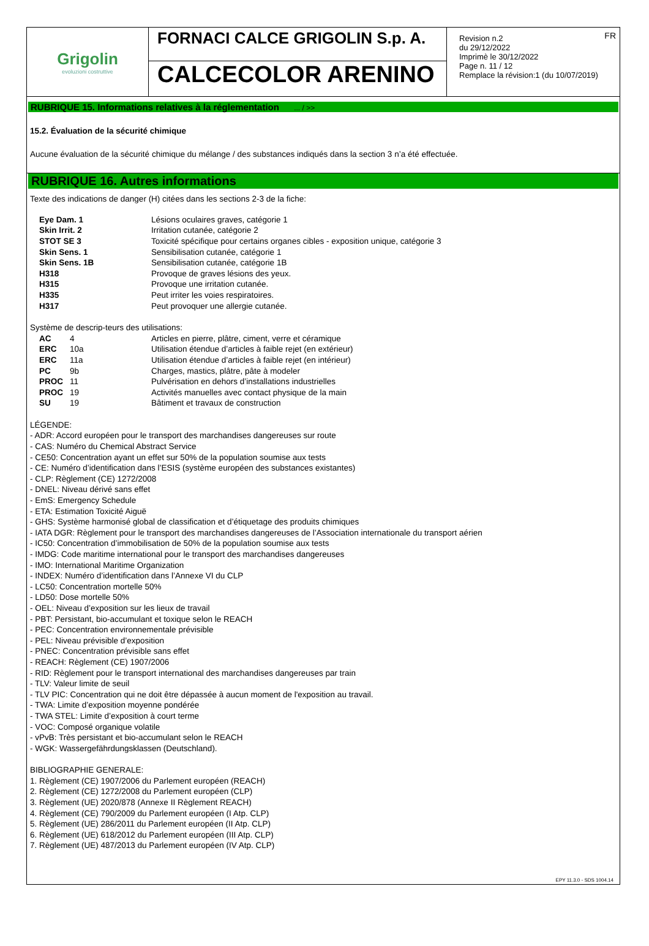Grigolin
evoluzioni costruttive
FORNACI CALCE GRIGOLIN S.p. A.
CALCECOLOR ARENINO
FR Revision n.2
du 29/12/2022
Imprimè le 30/12/2022
Page n. 11 / 12
Remplace la révision:1 (du 10/07/2019)
RUBRIQUE 15. Informations relatives à la réglementation ... / >>
15.2. Évaluation de la sécurité chimique
Aucune évaluation de la sécurité chimique du mélange / des substances indiqués dans la section 3 n’a été effectuée.
RUBRIQUE 16. Autres informations
Texte des indications de danger (H) citées dans les sections 2-3 de la fiche:
| Eye Dam. 1 | Lésions oculaires graves, catégorie 1 |
| Skin Irrit. 2 | Irritation cutanée, catégorie 2 |
| STOT SE 3 | Toxicité spécifique pour certains organes cibles - exposition unique, catégorie 3 |
| Skin Sens. 1 | Sensibilisation cutanée, catégorie 1 |
| Skin Sens. 1B | Sensibilisation cutanée, catégorie 1B |
| H318 | Provoque de graves lésions des yeux. |
| H315 | Provoque une irritation cutanée. |
| H335 | Peut irriter les voies respiratoires. |
| H317 | Peut provoquer une allergie cutanée. |
Système de descrip-teurs des utilisations:
| AC | 4 | Articles en pierre, plâtre, ciment, verre et céramique |
| ERC | 10a | Utilisation étendue d’articles à faible rejet (en extérieur) |
| ERC | 11a | Utilisation étendue d’articles à faible rejet (en intérieur) |
| PC | 9b | Charges, mastics, plâtre, pâte à modeler |
| PROC | 11 | Pulvérisation en dehors d’installations industrielles |
| PROC | 19 | Activités manuelles avec contact physique de la main |
| SU | 19 | Bâtiment et travaux de construction |
LÉGENDE:
- ADR: Accord européen pour le transport des marchandises dangereuses sur route
- CAS: Numéro du Chemical Abstract Service
- CE50: Concentration ayant un effet sur 50% de la population soumise aux tests
- CE: Numéro d’identification dans l’ESIS (système européen des substances existantes)
- CLP: Règlement (CE) 1272/2008
- DNEL: Niveau dérivé sans effet
- EmS: Emergency Schedule
- ETA: Estimation Toxicité Aiguë
- GHS: Système harmonisé global de classification et d’étiquetage des produits chimiques
- IATA DGR: Règlement pour le transport des marchandises dangereuses de l’Association internationale du transport aérien
- IC50: Concentration d’immobilisation de 50% de la population soumise aux tests
- IMDG: Code maritime international pour le transport des marchandises dangereuses
- IMO: International Maritime Organization
- INDEX: Numéro d’identification dans l’Annexe VI du CLP
- LC50: Concentration mortelle 50%
- LD50: Dose mortelle 50%
- OEL: Niveau d’exposition sur les lieux de travail
- PBT: Persistant, bio-accumulant et toxique selon le REACH
- PEC: Concentration environnementale prévisible
- PEL: Niveau prévisible d’exposition
- PNEC: Concentration prévisible sans effet
- REACH: Règlement (CE) 1907/2006
- RID: Règlement pour le transport international des marchandises dangereuses par train
- TLV: Valeur limite de seuil
- TLV PIC: Concentration qui ne doit être dépassée à aucun moment de l'exposition au travail.
- TWA: Limite d’exposition moyenne pondérée
- TWA STEL: Limite d’exposition à court terme
- VOC: Composé organique volatile
- vPvB: Très persistant et bio-accumulant selon le REACH
- WGK: Wassergefährdungsklassen (Deutschland).
BIBLIOGRAPHIE GENERALE:
1. Règlement (CE) 1907/2006 du Parlement européen (REACH)
2. Règlement (CE) 1272/2008 du Parlement européen (CLP)
3. Règlement (UE) 2020/878 (Annexe II Règlement REACH)
4. Règlement (CE) 790/2009 du Parlement européen (I Atp. CLP)
5. Règlement (UE) 286/2011 du Parlement européen (II Atp. CLP)
6. Règlement (UE) 618/2012 du Parlement européen (III Atp. CLP)
7. Règlement (UE) 487/2013 du Parlement européen (IV Atp. CLP)
EPY 11.3.0 - SDS 1004.14